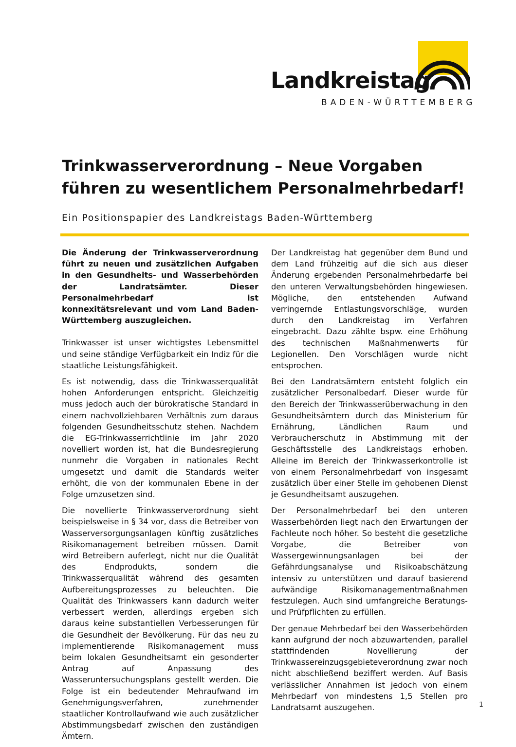Landkreistag
BADEN-WÜRTTEMBERG
Trinkwasserverordnung – Neue Vorgaben führen zu wesentlichem Personalmehrbedarf!
Ein Positionspapier des Landkreistags Baden-Württemberg
Die Änderung der Trinkwasserverordnung führt zu neuen und zusätzlichen Aufgaben in den Gesundheits- und Wasserbehörden der Landratsämter. Dieser Personalmehrbedarf ist konnexitätsrelevant und vom Land Baden-Württemberg auszugleichen.
Trinkwasser ist unser wichtigstes Lebensmittel und seine ständige Verfügbarkeit ein Indiz für die staatliche Leistungsfähigkeit.
Es ist notwendig, dass die Trinkwasserqualität hohen Anforderungen entspricht. Gleichzeitig muss jedoch auch der bürokratische Standard in einem nachvollziehbaren Verhältnis zum daraus folgenden Gesundheitsschutz stehen. Nachdem die EG-Trinkwasserrichtlinie im Jahr 2020 novelliert worden ist, hat die Bundesregierung nunmehr die Vorgaben in nationales Recht umgesetzt und damit die Standards weiter erhöht, die von der kommunalen Ebene in der Folge umzusetzen sind.
Die novellierte Trinkwasserverordnung sieht beispielsweise in § 34 vor, dass die Betreiber von Wasserversorgungsanlagen künftig zusätzliches Risikomanagement betreiben müssen. Damit wird Betreibern auferlegt, nicht nur die Qualität des Endprodukts, sondern die Trinkwasserqualität während des gesamten Aufbereitungsprozesses zu beleuchten. Die Qualität des Trinkwassers kann dadurch weiter verbessert werden, allerdings ergeben sich daraus keine substantiellen Verbesserungen für die Gesundheit der Bevölkerung. Für das neu zu implementierende Risikomanagement muss beim lokalen Gesundheitsamt ein gesonderter Antrag auf Anpassung des Wasseruntersuchungsplans gestellt werden. Die Folge ist ein bedeutender Mehraufwand im Genehmigungsverfahren, zunehmender staatlicher Kontrollaufwand wie auch zusätzlicher Abstimmungsbedarf zwischen den zuständigen Ämtern.
Der Landkreistag hat gegenüber dem Bund und dem Land frühzeitig auf die sich aus dieser Änderung ergebenden Personalmehrbedarfe bei den unteren Verwaltungsbehörden hingewiesen. Mögliche, den entstehenden Aufwand verringernde Entlastungsvorschläge, wurden durch den Landkreistag im Verfahren eingebracht. Dazu zählte bspw. eine Erhöhung des technischen Maßnahmenwerts für Legionellen. Den Vorschlägen wurde nicht entsprochen.
Bei den Landratsämtern entsteht folglich ein zusätzlicher Personalbedarf. Dieser wurde für den Bereich der Trinkwasserüberwachung in den Gesundheitsämtern durch das Ministerium für Ernährung, Ländlichen Raum und Verbraucherschutz in Abstimmung mit der Geschäftsstelle des Landkreistags erhoben. Alleine im Bereich der Trinkwasserkontrolle ist von einem Personalmehrbedarf von insgesamt zusätzlich über einer Stelle im gehobenen Dienst je Gesundheitsamt auszugehen.
Der Personalmehrbedarf bei den unteren Wasserbehörden liegt nach den Erwartungen der Fachleute noch höher. So besteht die gesetzliche Vorgabe, die Betreiber von Wassergewinnungsanlagen bei der Gefährdungsanalyse und Risikoabschätzung intensiv zu unterstützen und darauf basierend aufwändige Risikomanagementmaßnahmen festzulegen. Auch sind umfangreiche Beratungs- und Prüfpflichten zu erfüllen.
Der genaue Mehrbedarf bei den Wasserbehörden kann aufgrund der noch abzuwartenden, parallel stattfindenden Novellierung der Trinkwassereinzugsgebieteverordnung zwar noch nicht abschließend beziffert werden. Auf Basis verlässlicher Annahmen ist jedoch von einem Mehrbedarf von mindestens 1,5 Stellen pro Landratsamt auszugehen.
1